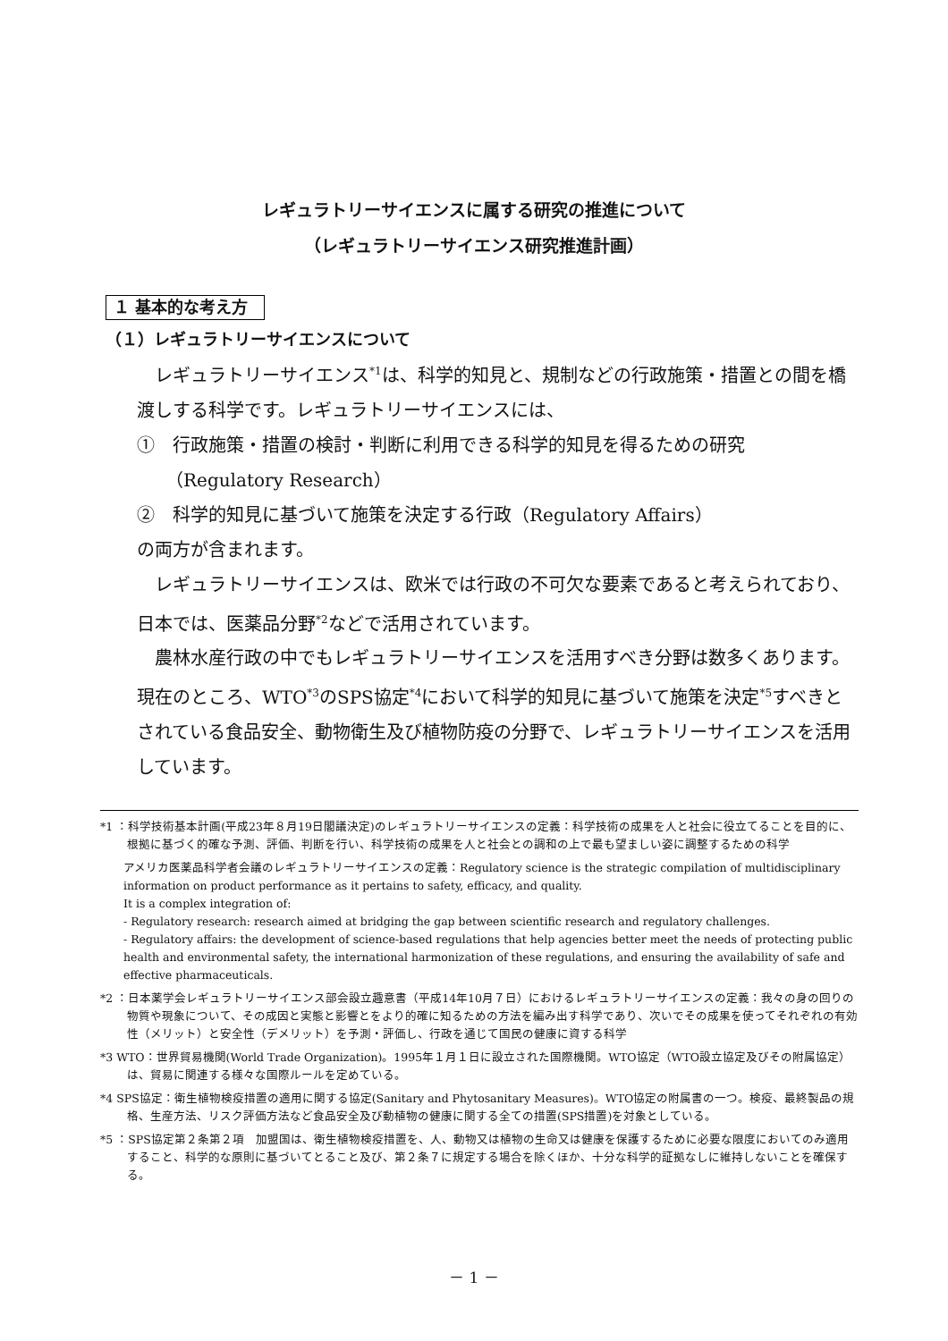レギュラトリーサイエンスに属する研究の推進について
（レギュラトリーサイエンス研究推進計画）
１ 基本的な考え方
（１）レギュラトリーサイエンスについて
レギュラトリーサイエンス<sup>*1</sup>は、科学的知見と、規制などの行政施策・措置との間を橋渡しする科学です。レギュラトリーサイエンスには、
①　行政施策・措置の検討・判断に利用できる科学的知見を得るための研究
（Regulatory Research）
②　科学的知見に基づいて施策を決定する行政（Regulatory Affairs）
の両方が含まれます。
レギュラトリーサイエンスは、欧米では行政の不可欠な要素であると考えられており、日本では、医薬品分野<sup>*2</sup>などで活用されています。
農林水産行政の中でもレギュラトリーサイエンスを活用すべき分野は数多くあります。現在のところ、WTO<sup>*3</sup>のSPS協定<sup>*4</sup>において科学的知見に基づいて施策を決定<sup>*5</sup>すべきとされている食品安全、動物衛生及び植物防疫の分野で、レギュラトリーサイエンスを活用しています。
*1 ：科学技術基本計画(平成23年８月19日閣議決定)のレギュラトリーサイエンスの定義：科学技術の成果を人と社会に役立てることを目的に、根拠に基づく的確な予測、評価、判断を行い、科学技術の成果を人と社会との調和の上で最も望ましい姿に調整するための科学
アメリカ医薬品科学者会議のレギュラトリーサイエンスの定義：Regulatory science is the strategic compilation of multidisciplinary information on product performance as it pertains to safety, efficacy, and quality.
It is a complex integration of:
- Regulatory research: research aimed at bridging the gap between scientific research and regulatory challenges.
- Regulatory affairs: the development of science-based regulations that help agencies better meet the needs of protecting public health and environmental safety, the international harmonization of these regulations, and ensuring the availability of safe and effective pharmaceuticals.
*2 ：日本薬学会レギュラトリーサイエンス部会設立趣意書（平成14年10月７日）におけるレギュラトリーサイエンスの定義：我々の身の回りの物質や現象について、その成因と実態と影響とをより的確に知るための方法を編み出す科学であり、次いでその成果を使ってそれぞれの有効性（メリット）と安全性（デメリット）を予測・評価し、行政を通じて国民の健康に資する科学
*3 WTO：世界貿易機関(World Trade Organization)。1995年１月１日に設立された国際機関。WTO協定（WTO設立協定及びその附属協定）は、貿易に関連する様々な国際ルールを定めている。
*4 SPS協定：衛生植物検疫措置の適用に関する協定(Sanitary and Phytosanitary Measures)。WTO協定の附属書の一つ。検疫、最終製品の規格、生産方法、リスク評価方法など食品安全及び動植物の健康に関する全ての措置(SPS措置)を対象としている。
*5 ：SPS協定第２条第２項　加盟国は、衛生植物検疫措置を、人、動物又は植物の生命又は健康を保護するために必要な限度においてのみ適用すること、科学的な原則に基づいてとること及び、第２条７に規定する場合を除くほか、十分な科学的証拠なしに維持しないことを確保する。
－ 1 －